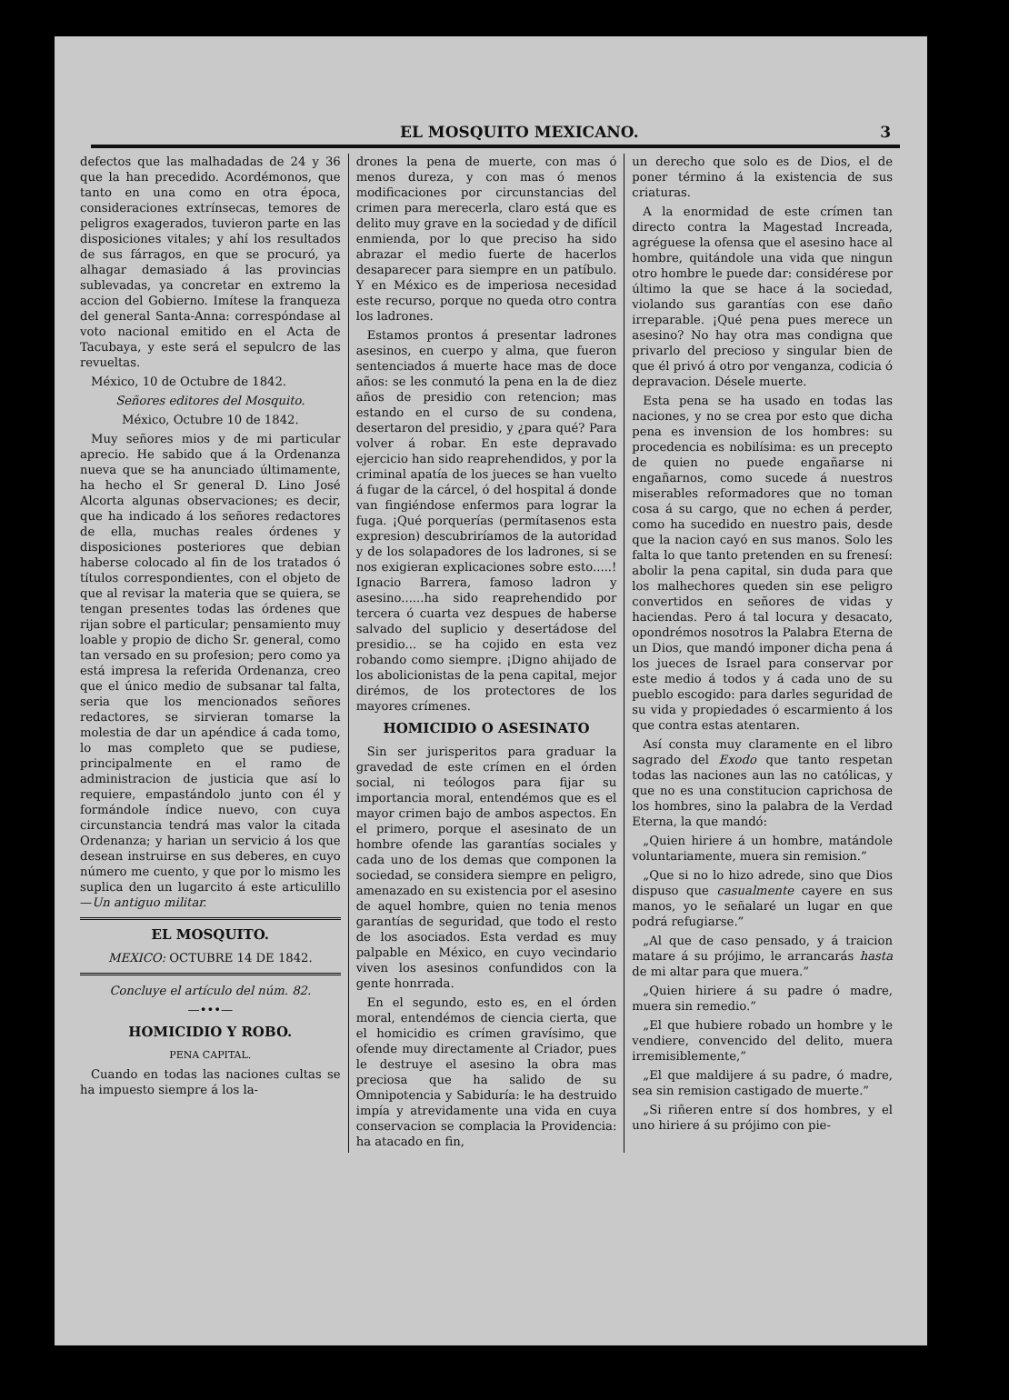EL MOSQUITO MEXICANO. 3
defectos que las malhadadas de 24 y 36 que la han precedido. Acordémonos, que tanto en una como en otra época, consideraciones extrínsecas, temores de peligros exagerados, tuvieron parte en las disposiciones vitales; y ahí los resultados de sus fárragos, en que se procuró, ya alhagar demasiado á las provincias sublevadas, ya concretar en extremo la accion del Gobierno. Imítese la franqueza del general Santa-Anna: correspóndase al voto nacional emitido en el Acta de Tacubaya, y este será el sepulcro de las revueltas.
México, 10 de Octubre de 1842.
Señores editores del Mosquito.
México, Octubre 10 de 1842.
Muy señores mios y de mi particular aprecio. He sabido que á la Ordenanza nueva que se ha anunciado últimamente, ha hecho el Sr general D. Lino José Alcorta algunas observaciones; es decir, que ha indicado á los señores redactores de ella, muchas reales órdenes y disposiciones posteriores que debian haberse colocado al fin de los tratados ó títulos correspondientes, con el objeto de que al revisar la materia que se quiera, se tengan presentes todas las órdenes que rijan sobre el particular; pensamiento muy loable y propio de dicho Sr. general, como tan versado en su profesion; pero como ya está impresa la referida Ordenanza, creo que el único medio de subsanar tal falta, seria que los mencionados señores redactores, se sirvieran tomarse la molestia de dar un apéndice á cada tomo, lo mas completo que se pudiese, principalmente en el ramo de administracion de justicia que así lo requiere, empastándolo junto con él y formándole índice nuevo, con cuya circunstancia tendrá mas valor la citada Ordenanza; y harian un servicio á los que desean instruirse en sus deberes, en cuyo número me cuento, y que por lo mismo les suplica den un lugarcito á este articulillo —Un antiguo militar.
EL MOSQUITO.
MEXICO: OCTUBRE 14 DE 1842.
Concluye el artículo del núm. 82.
—•••—
HOMICIDIO Y ROBO.
PENA CAPITAL.
Cuando en todas las naciones cultas se ha impuesto siempre á los la-
drones la pena de muerte, con mas ó menos dureza, y con mas ó menos modificaciones por circunstancias del crimen para merecerla, claro está que es delito muy grave en la sociedad y de difícil enmienda, por lo que preciso ha sido abrazar el medio fuerte de hacerlos desaparecer para siempre en un patíbulo. Y en México es de imperiosa necesidad este recurso, porque no queda otro contra los ladrones.
Estamos prontos á presentar ladrones asesinos, en cuerpo y alma, que fueron sentenciados á muerte hace mas de doce años: se les conmutó la pena en la de diez años de presidio con retencion; mas estando en el curso de su condena, desertaron del presidio, y ¿para qué? Para volver á robar. En este depravado ejercicio han sido reaprehendidos, y por la criminal apatía de los jueces se han vuelto á fugar de la cárcel, ó del hospital á donde van fingiéndose enfermos para lograr la fuga. ¡Qué porquerías (permítasenos esta expresion) descubriríamos de la autoridad y de los solapadores de los ladrones, si se nos exigieran explicaciones sobre esto.....! Ignacio Barrera, famoso ladron y asesino......ha sido reaprehendido por tercera ó cuarta vez despues de haberse salvado del suplicio y desertádose del presidio... se ha cojido en esta vez robando como siempre. ¡Digno ahijado de los abolicionistas de la pena capital, mejor dirémos, de los protectores de los mayores crímenes.
HOMICIDIO O ASESINATO
Sin ser jurisperitos para graduar la gravedad de este crímen en el órden social, ni teólogos para fijar su importancia moral, entendémos que es el mayor crimen bajo de ambos aspectos. En el primero, porque el asesinato de un hombre ofende las garantías sociales y cada uno de los demas que componen la sociedad, se considera siempre en peligro, amenazado en su existencia por el asesino de aquel hombre, quien no tenia menos garantías de seguridad, que todo el resto de los asociados. Esta verdad es muy palpable en México, en cuyo vecindario viven los asesinos confundidos con la gente honrrada.
En el segundo, esto es, en el órden moral, entendémos de ciencia cierta, que el homicidio es crímen gravísimo, que ofende muy directamente al Criador, pues le destruye el asesino la obra mas preciosa que ha salido de su Omnipotencia y Sabiduría: le ha destruido impía y atrevidamente una vida en cuya conservacion se complacia la Providencia: ha atacado en fin,
un derecho que solo es de Dios, el de poner término á la existencia de sus criaturas.
A la enormidad de este crímen tan directo contra la Magestad Increada, agréguese la ofensa que el asesino hace al hombre, quitándole una vida que ningun otro hombre le puede dar: considérese por último la que se hace á la sociedad, violando sus garantías con ese daño irreparable. ¡Qué pena pues merece un asesino? No hay otra mas condigna que privarlo del precioso y singular bien de que él privó á otro por venganza, codicia ó depravacion. Désele muerte.
Esta pena se ha usado en todas las naciones, y no se crea por esto que dicha pena es invension de los hombres: su procedencia es nobilísima: es un precepto de quien no puede engañarse ni engañarnos, como sucede á nuestros miserables reformadores que no toman cosa á su cargo, que no echen á perder, como ha sucedido en nuestro pais, desde que la nacion cayó en sus manos. Solo les falta lo que tanto pretenden en su frenesí: abolir la pena capital, sin duda para que los malhechores queden sin ese peligro convertidos en señores de vidas y haciendas. Pero á tal locura y desacato, opondrémos nosotros la Palabra Eterna de un Dios, que mandó imponer dicha pena á los jueces de Israel para conservar por este medio á todos y á cada uno de su pueblo escogido: para darles seguridad de su vida y propiedades ó escarmiento á los que contra estas atentaren.
Así consta muy claramente en el libro sagrado del Exodo que tanto respetan todas las naciones aun las no católicas, y que no es una constitucion caprichosa de los hombres, sino la palabra de la Verdad Eterna, la que mandó:
„Quien hiriere á un hombre, matándole voluntariamente, muera sin remision.”
„Que si no lo hizo adrede, sino que Dios dispuso que casualmente cayere en sus manos, yo le señalaré un lugar en que podrá refugiarse.”
„Al que de caso pensado, y á traicion matare á su prójimo, le arrancarás hasta de mi altar para que muera.”
„Quien hiriere á su padre ó madre, muera sin remedio.”
„El que hubiere robado un hombre y le vendiere, convencido del delito, muera irremisiblemente,”
„El que maldijere á su padre, ó madre, sea sin remision castigado de muerte.”
„Si riñeren entre sí dos hombres, y el uno hiriere á su prójimo con pie-